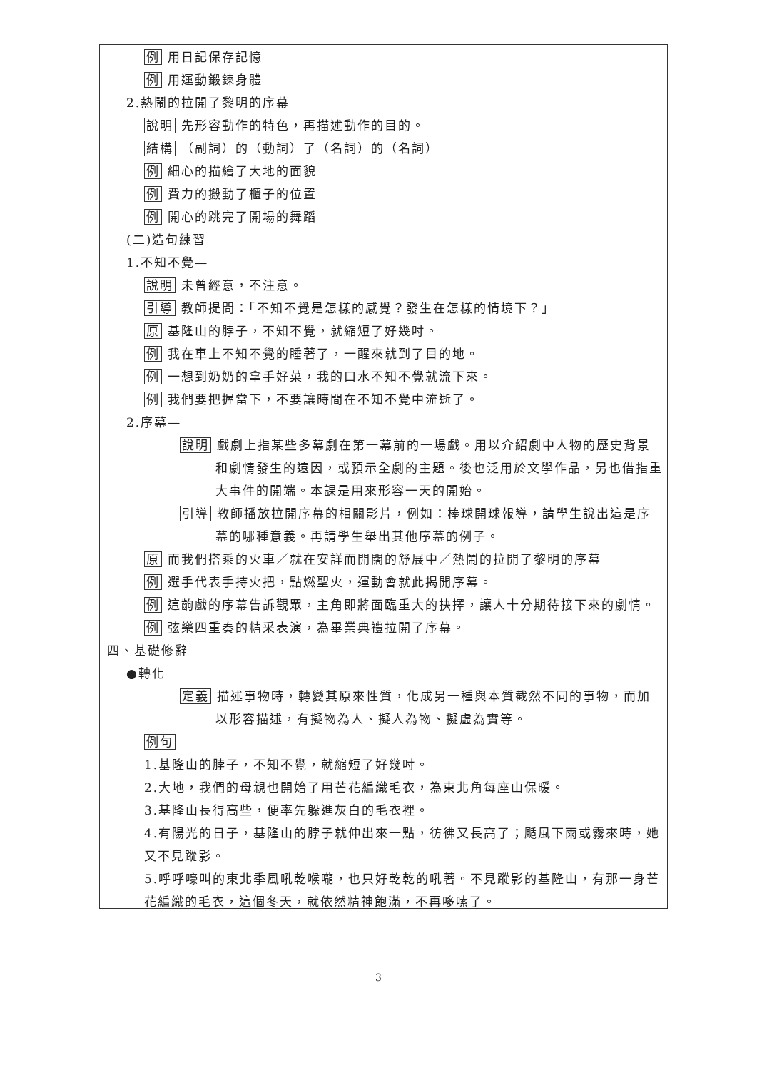例 用日記保存記憶
例 用運動鍛鍊身體
2.熱鬧的拉開了黎明的序幕
說明 先形容動作的特色，再描述動作的目的。
結構 （副詞）的（動詞）了（名詞）的（名詞）
例 細心的描繪了大地的面貌
例 費力的搬動了櫃子的位置
例 開心的跳完了開場的舞蹈
(二)造句練習
1.不知不覺—
說明 未曾經意，不注意。
引導 教師提問：「不知不覺是怎樣的感覺？發生在怎樣的情境下？」
原 基隆山的脖子，不知不覺，就縮短了好幾吋。
例 我在車上不知不覺的睡著了，一醒來就到了目的地。
例 一想到奶奶的拿手好菜，我的口水不知不覺就流下來。
例 我們要把握當下，不要讓時間在不知不覺中流逝了。
2.序幕—
說明 戲劇上指某些多幕劇在第一幕前的一場戲。用以介紹劇中人物的歷史背景和劇情發生的遠因，或預示全劇的主題。後也泛用於文學作品，另也借指重大事件的開端。本課是用來形容一天的開始。
引導 教師播放拉開序幕的相關影片，例如：棒球開球報導，請學生說出這是序幕的哪種意義。再請學生舉出其他序幕的例子。
原 而我們搭乘的火車／就在安詳而開闊的舒展中／熱鬧的拉開了黎明的序幕
例 選手代表手持火把，點燃聖火，運動會就此揭開序幕。
例 這齣戲的序幕告訴觀眾，主角即將面臨重大的抉擇，讓人十分期待接下來的劇情。
例 弦樂四重奏的精采表演，為畢業典禮拉開了序幕。
四、基礎修辭
●轉化
定義 描述事物時，轉變其原來性質，化成另一種與本質截然不同的事物，而加以形容描述，有擬物為人、擬人為物、擬虛為實等。
例句
1.基隆山的脖子，不知不覺，就縮短了好幾吋。
2.大地，我們的母親也開始了用芒花編織毛衣，為東北角每座山保暖。
3.基隆山長得高些，便率先躲進灰白的毛衣裡。
4.有陽光的日子，基隆山的脖子就伸出來一點，彷彿又長高了；颳風下雨或霧來時，她又不見蹤影。
5.呼呼嚎叫的東北季風吼乾喉嚨，也只好乾乾的吼著。不見蹤影的基隆山，有那一身芒花編織的毛衣，這個冬天，就依然精神飽滿，不再哆嗦了。
3